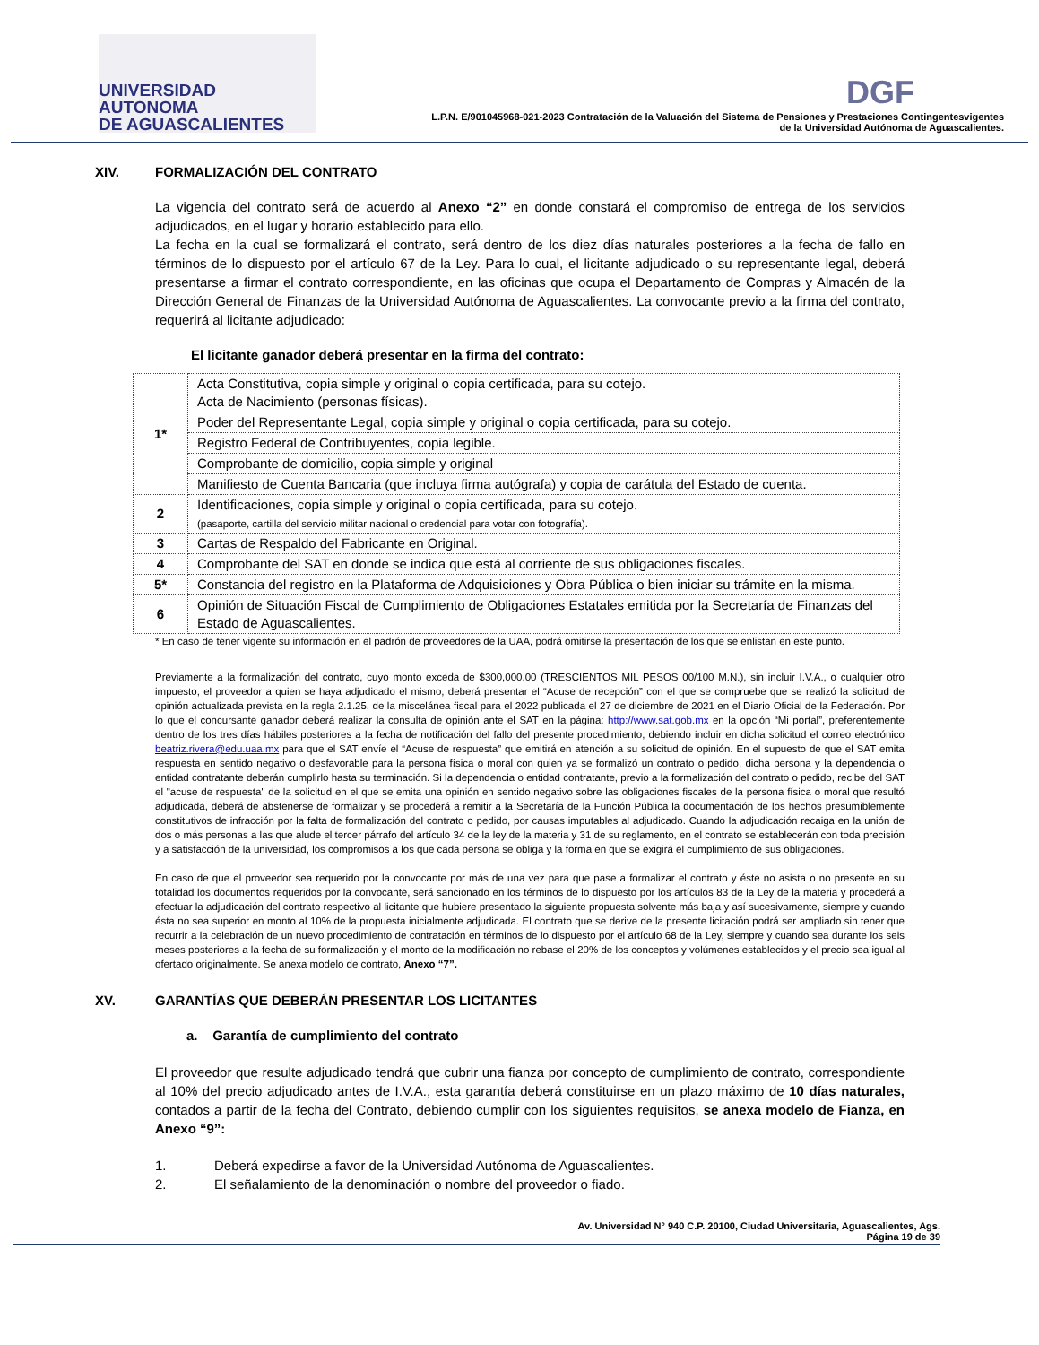UNIVERSIDAD AUTONOMA
DE AGUASCALIENTES
DGF
L.P.N. E/901045968-021-2023 Contratación de la Valuación del Sistema de Pensiones y Prestaciones Contingentesvigentes
de la Universidad Autónoma de Aguascalientes.
XIV. FORMALIZACIÓN DEL CONTRATO
La vigencia del contrato será de acuerdo al Anexo “2” en donde constará el compromiso de entrega de los servicios adjudicados, en el lugar y horario establecido para ello.
La fecha en la cual se formalizará el contrato, será dentro de los diez días naturales posteriores a la fecha de fallo en términos de lo dispuesto por el artículo 67 de la Ley. Para lo cual, el licitante adjudicado o su representante legal, deberá presentarse a firmar el contrato correspondiente, en las oficinas que ocupa el Departamento de Compras y Almacén de la Dirección General de Finanzas de la Universidad Autónoma de Aguascalientes. La convocante previo a la firma del contrato, requerirá al licitante adjudicado:
El licitante ganador deberá presentar en la firma del contrato:
| 1* | Acta Constitutiva, copia simple y original o copia certificada, para su cotejo. Acta de Nacimiento (personas físicas). |
| | Poder del Representante Legal, copia simple y original o copia certificada, para su cotejo. |
| | Registro Federal de Contribuyentes, copia legible. |
| | Comprobante de domicilio, copia simple y original |
| | Manifiesto de Cuenta Bancaria (que incluya firma autógrafa) y copia de carátula del Estado de cuenta. |
| 2 | Identificaciones, copia simple y original o copia certificada, para su cotejo. (pasaporte, cartilla del servicio militar nacional o credencial para votar con fotografía). |
| 3 | Cartas de Respaldo del Fabricante en Original. |
| 4 | Comprobante del SAT en donde se indica que está al corriente de sus obligaciones fiscales. |
| 5* | Constancia del registro en la Plataforma de Adquisiciones y Obra Pública o bien iniciar su trámite en la misma. |
| 6 | Opinión de Situación Fiscal de Cumplimiento de Obligaciones Estatales emitida por la Secretaría de Finanzas del Estado de Aguascalientes. |
* En caso de tener vigente su información en el padrón de proveedores de la UAA, podrá omitirse la presentación de los que se enlistan en este punto.
Previamente a la formalización del contrato, cuyo monto exceda de $300,000.00 (TRESCIENTOS MIL PESOS 00/100 M.N.), sin incluir I.V.A., o cualquier otro impuesto, el proveedor a quien se haya adjudicado el mismo, deberá presentar el “Acuse de recepción” con el que se compruebe que se realizó la solicitud de opinión actualizada prevista en la regla 2.1.25, de la miscelánea fiscal para el 2022 publicada el 27 de diciembre de 2021 en el Diario Oficial de la Federación. Por lo que el concursante ganador deberá realizar la consulta de opinión ante el SAT en la página: http://www.sat.gob.mx en la opción “Mi portal”, preferentemente dentro de los tres días hábiles posteriores a la fecha de notificación del fallo del presente procedimiento, debiendo incluir en dicha solicitud el correo electrónico beatriz.rivera@edu.uaa.mx para que el SAT envíe el “Acuse de respuesta” que emitirá en atención a su solicitud de opinión. En el supuesto de que el SAT emita respuesta en sentido negativo o desfavorable para la persona física o moral con quien ya se formalizó un contrato o pedido, dicha persona y la dependencia o entidad contratante deberán cumplirlo hasta su terminación. Si la dependencia o entidad contratante, previo a la formalización del contrato o pedido, recibe del SAT el "acuse de respuesta" de la solicitud en el que se emita una opinión en sentido negativo sobre las obligaciones fiscales de la persona física o moral que resultó adjudicada, deberá de abstenerse de formalizar y se procederá a remitir a la Secretaría de la Función Pública la documentación de los hechos presumiblemente constitutivos de infracción por la falta de formalización del contrato o pedido, por causas imputables al adjudicado. Cuando la adjudicación recaiga en la unión de dos o más personas a las que alude el tercer párrafo del artículo 34 de la ley de la materia y 31 de su reglamento, en el contrato se establecerán con toda precisión y a satisfacción de la universidad, los compromisos a los que cada persona se obliga y la forma en que se exigirá el cumplimiento de sus obligaciones.
En caso de que el proveedor sea requerido por la convocante por más de una vez para que pase a formalizar el contrato y éste no asista o no presente en su totalidad los documentos requeridos por la convocante, será sancionado en los términos de lo dispuesto por los artículos 83 de la Ley de la materia y procederá a efectuar la adjudicación del contrato respectivo al licitante que hubiere presentado la siguiente propuesta solvente más baja y así sucesivamente, siempre y cuando ésta no sea superior en monto al 10% de la propuesta inicialmente adjudicada. El contrato que se derive de la presente licitación podrá ser ampliado sin tener que recurrir a la celebración de un nuevo procedimiento de contratación en términos de lo dispuesto por el artículo 68 de la Ley, siempre y cuando sea durante los seis meses posteriores a la fecha de su formalización y el monto de la modificación no rebase el 20% de los conceptos y volúmenes establecidos y el precio sea igual al ofertado originalmente. Se anexa modelo de contrato, Anexo “7”.
XV. GARANTÍAS QUE DEBERÁN PRESENTAR LOS LICITANTES
a. Garantía de cumplimiento del contrato
El proveedor que resulte adjudicado tendrá que cubrir una fianza por concepto de cumplimiento de contrato, correspondiente al 10% del precio adjudicado antes de I.V.A., esta garantía deberá constituirse en un plazo máximo de 10 días naturales, contados a partir de la fecha del Contrato, debiendo cumplir con los siguientes requisitos, se anexa modelo de Fianza, en Anexo “9”:
1. Deberá expedirse a favor de la Universidad Autónoma de Aguascalientes.
2. El señalamiento de la denominación o nombre del proveedor o fiado.
Av. Universidad N° 940 C.P. 20100, Ciudad Universitaria, Aguascalientes, Ags.
Página 19 de 39